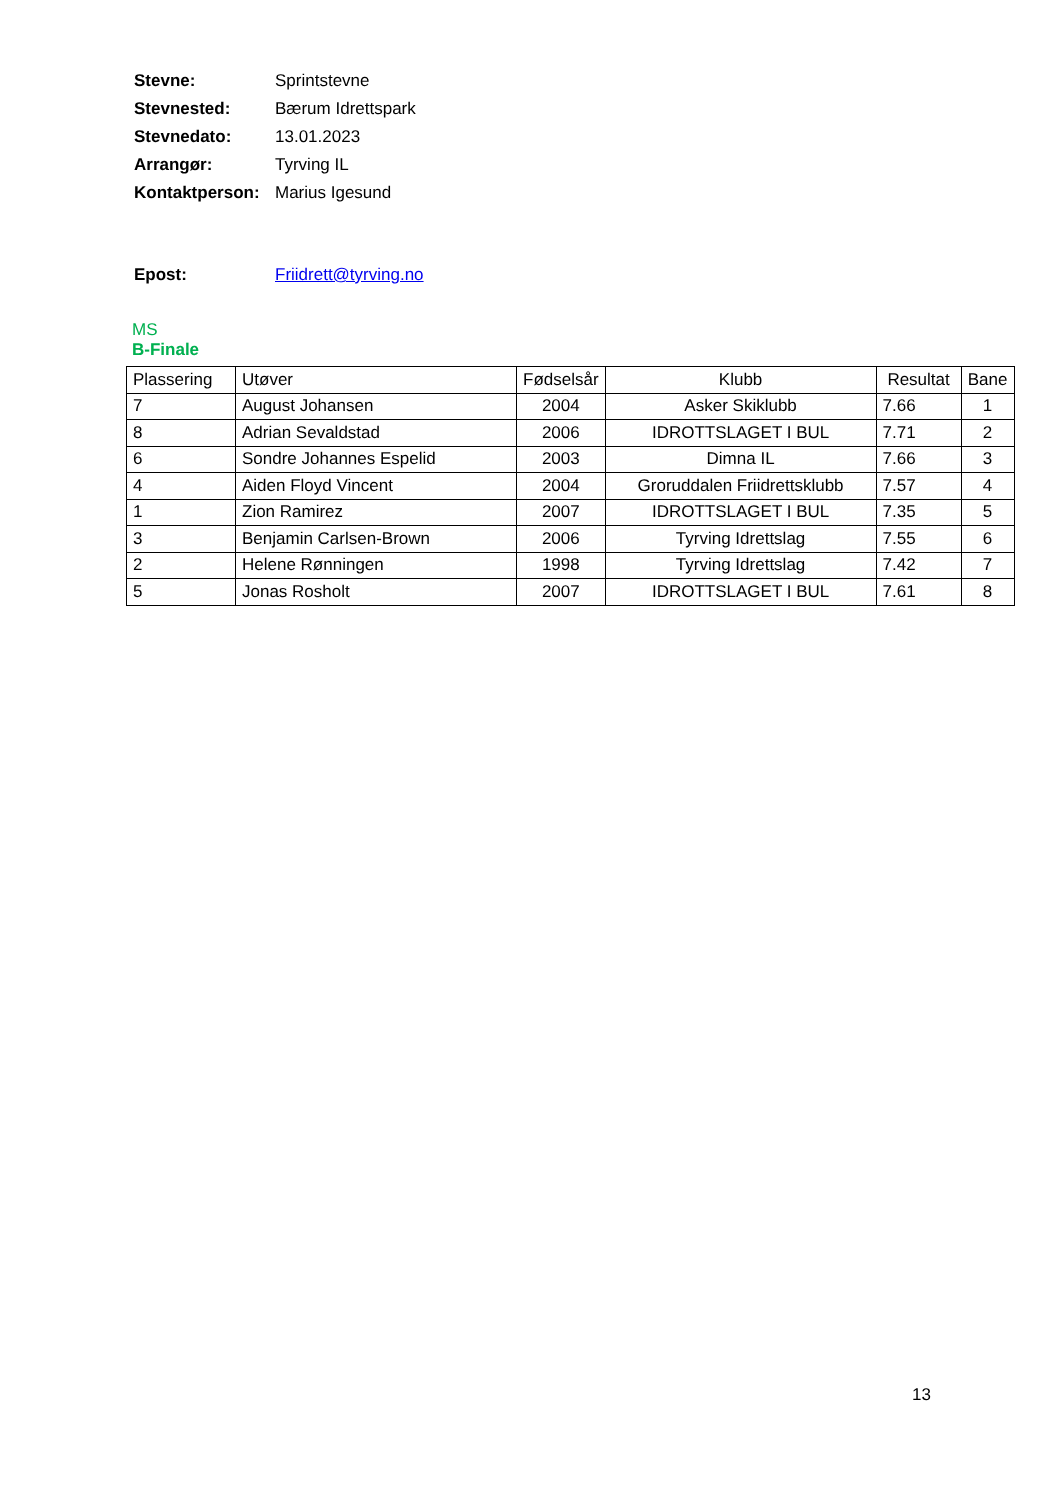| Stevne: | Sprintstevne |
| Stevnested: | Bærum Idrettspark |
| Stevnedato: | 13.01.2023 |
| Arrangør: | Tyrving IL |
| Kontaktperson: | Marius Igesund |
| Epost: | Friidrett@tyrving.no |
MS
B-Finale
| Plassering | Utøver | Fødselsår | Klubb | Resultat | Bane |
| --- | --- | --- | --- | --- | --- |
| 7 | August Johansen | 2004 | Asker Skiklubb | 7.66 | 1 |
| 8 | Adrian Sevaldstad | 2006 | IDROTTSLAGET I BUL | 7.71 | 2 |
| 6 | Sondre Johannes Espelid | 2003 | Dimna IL | 7.66 | 3 |
| 4 | Aiden Floyd Vincent | 2004 | Groruddalen Friidrettsklubb | 7.57 | 4 |
| 1 | Zion Ramirez | 2007 | IDROTTSLAGET I BUL | 7.35 | 5 |
| 3 | Benjamin Carlsen-Brown | 2006 | Tyrving Idrettslag | 7.55 | 6 |
| 2 | Helene Rønningen | 1998 | Tyrving Idrettslag | 7.42 | 7 |
| 5 | Jonas Rosholt | 2007 | IDROTTSLAGET I BUL | 7.61 | 8 |
13